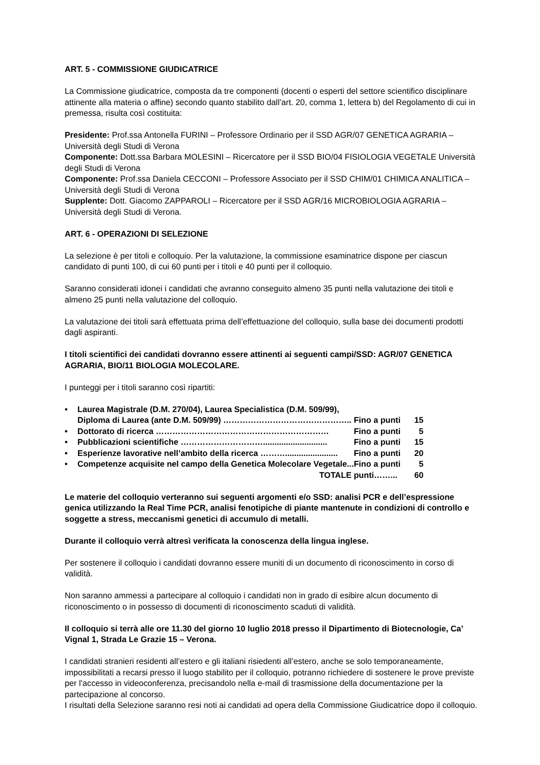ART. 5 - COMMISSIONE GIUDICATRICE
La Commissione giudicatrice, composta da tre componenti (docenti o esperti del settore scientifico disciplinare attinente alla materia o affine) secondo quanto stabilito dall’art. 20, comma 1, lettera b) del Regolamento di cui in premessa, risulta così costituita:
Presidente: Prof.ssa Antonella FURINI – Professore Ordinario per il SSD AGR/07 GENETICA AGRARIA – Università degli Studi di Verona
Componente: Dott.ssa Barbara MOLESINI – Ricercatore per il SSD BIO/04 FISIOLOGIA VEGETALE Università degli Studi di Verona
Componente: Prof.ssa Daniela CECCONI – Professore Associato per il SSD CHIM/01 CHIMICA ANALITICA – Università degli Studi di Verona
Supplente: Dott. Giacomo ZAPPAROLI – Ricercatore per il SSD AGR/16 MICROBIOLOGIA AGRARIA – Università degli Studi di Verona.
ART. 6 - OPERAZIONI DI SELEZIONE
La selezione è per titoli e colloquio. Per la valutazione, la commissione esaminatrice dispone per ciascun candidato di punti 100, di cui 60 punti per i titoli e 40 punti per il colloquio.
Saranno considerati idonei i candidati che avranno conseguito almeno 35 punti nella valutazione dei titoli e almeno 25 punti nella valutazione del colloquio.
La valutazione dei titoli sarà effettuata prima dell’effettuazione del colloquio, sulla base dei documenti prodotti dagli aspiranti.
I titoli scientifici dei candidati dovranno essere attinenti ai seguenti campi/SSD: AGR/07 GENETICA AGRARIA, BIO/11 BIOLOGIA MOLECOLARE.
I punteggi per i titoli saranno così ripartiti:
| • | Laurea Magistrale (D.M. 270/04), Laurea Specialistica (D.M. 509/99), Diploma di Laurea (ante D.M. 509/99) ……………………………………….. | Fino a punti | 15 |
| • | Dottorato di ricerca ……………………………………………………… | Fino a punti | 5 |
| • | Pubblicazioni scientifiche …………………………............................ | Fino a punti | 15 |
| • | Esperienze lavorative nell’ambito della ricerca ………....................... | Fino a punti | 20 |
| • | Competenze acquisite nel campo della Genetica Molecolare Vegetale... | Fino a punti | 5 |
| | TOTALE | punti……... | 60 |
Le materie del colloquio verteranno sui seguenti argomenti e/o SSD: analisi PCR e dell’espressione genica utilizzando la Real Time PCR, analisi fenotipiche di piante mantenute in condizioni di controllo e soggette a stress, meccanismi genetici di accumulo di metalli.
Durante il colloquio verrà altresì verificata la conoscenza della lingua inglese.
Per sostenere il colloquio i candidati dovranno essere muniti di un documento di riconoscimento in corso di validità.
Non saranno ammessi a partecipare al colloquio i candidati non in grado di esibire alcun documento di riconoscimento o in possesso di documenti di riconoscimento scaduti di validità.
Il colloquio si terrà alle ore 11.30 del giorno 10 luglio 2018 presso il Dipartimento di Biotecnologie, Ca’ Vignal 1, Strada Le Grazie 15 – Verona.
I candidati stranieri residenti all’estero e gli italiani risiedenti all’estero, anche se solo temporaneamente, impossibilitati a recarsi presso il luogo stabilito per il colloquio, potranno richiedere di sostenere le prove previste per l’accesso in videoconferenza, precisandolo nella e-mail di trasmissione della documentazione per la partecipazione al concorso.
I risultati della Selezione saranno resi noti ai candidati ad opera della Commissione Giudicatrice dopo il colloquio.